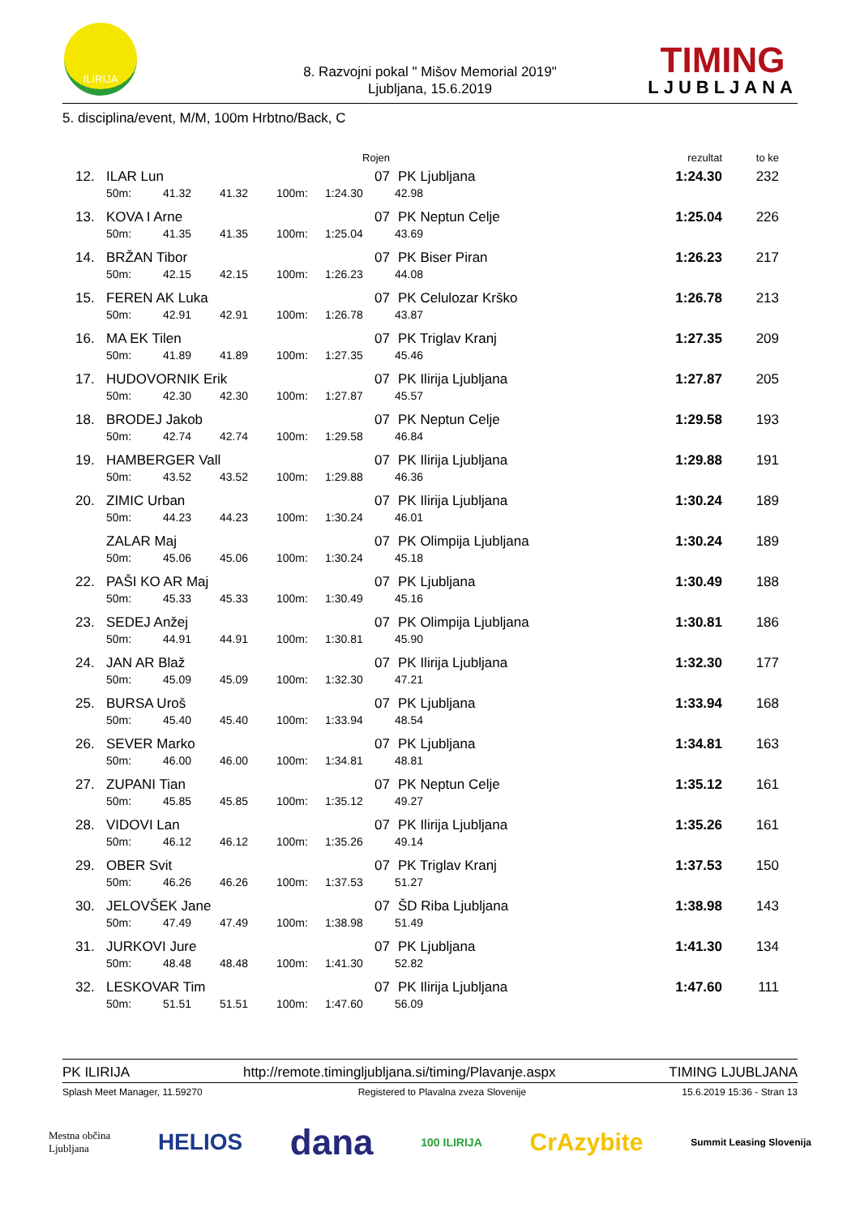ILIRIJA
8. Razvojni pokal " Mišov Memorial 2019"
Ljubljana, 15.6.2019
TIMING
LJUBLJANA
5. disciplina/event, M/M, 100m Hrbtno/Back, C
| | | | | | Rojen | | rezultat | to ke |
| 12. | ILAR Lun | | | | 07 | PK Ljubljana | 1:24.30 | 232 |
| | 50m: | 41.32 | 41.32 | 100m: | 1:24.30 | 42.98 | | |
| 13. | KOVA I Arne | | | | 07 | PK Neptun Celje | 1:25.04 | 226 |
| | 50m: | 41.35 | 41.35 | 100m: | 1:25.04 | 43.69 | | |
| 14. | BRŽAN Tibor | | | | 07 | PK Biser Piran | 1:26.23 | 217 |
| | 50m: | 42.15 | 42.15 | 100m: | 1:26.23 | 44.08 | | |
| 15. | FEREN AK Luka | | | | 07 | PK Celulozar Krško | 1:26.78 | 213 |
| | 50m: | 42.91 | 42.91 | 100m: | 1:26.78 | 43.87 | | |
| 16. | MA EK Tilen | | | | 07 | PK Triglav Kranj | 1:27.35 | 209 |
| | 50m: | 41.89 | 41.89 | 100m: | 1:27.35 | 45.46 | | |
| 17. | HUDOVORNIK Erik | | | | 07 | PK Ilirija Ljubljana | 1:27.87 | 205 |
| | 50m: | 42.30 | 42.30 | 100m: | 1:27.87 | 45.57 | | |
| 18. | BRODEJ Jakob | | | | 07 | PK Neptun Celje | 1:29.58 | 193 |
| | 50m: | 42.74 | 42.74 | 100m: | 1:29.58 | 46.84 | | |
| 19. | HAMBERGER Vall | | | | 07 | PK Ilirija Ljubljana | 1:29.88 | 191 |
| | 50m: | 43.52 | 43.52 | 100m: | 1:29.88 | 46.36 | | |
| 20. | ZIMIC Urban | | | | 07 | PK Ilirija Ljubljana | 1:30.24 | 189 |
| | 50m: | 44.23 | 44.23 | 100m: | 1:30.24 | 46.01 | | |
| | ZALAR Maj | | | | 07 | PK Olimpija Ljubljana | 1:30.24 | 189 |
| | 50m: | 45.06 | 45.06 | 100m: | 1:30.24 | 45.18 | | |
| 22. | PAŠI KO AR Maj | | | | 07 | PK Ljubljana | 1:30.49 | 188 |
| | 50m: | 45.33 | 45.33 | 100m: | 1:30.49 | 45.16 | | |
| 23. | SEDEJ Anžej | | | | 07 | PK Olimpija Ljubljana | 1:30.81 | 186 |
| | 50m: | 44.91 | 44.91 | 100m: | 1:30.81 | 45.90 | | |
| 24. | JAN AR Blaž | | | | 07 | PK Ilirija Ljubljana | 1:32.30 | 177 |
| | 50m: | 45.09 | 45.09 | 100m: | 1:32.30 | 47.21 | | |
| 25. | BURSA Uroš | | | | 07 | PK Ljubljana | 1:33.94 | 168 |
| | 50m: | 45.40 | 45.40 | 100m: | 1:33.94 | 48.54 | | |
| 26. | SEVER Marko | | | | 07 | PK Ljubljana | 1:34.81 | 163 |
| | 50m: | 46.00 | 46.00 | 100m: | 1:34.81 | 48.81 | | |
| 27. | ZUPANI Tian | | | | 07 | PK Neptun Celje | 1:35.12 | 161 |
| | 50m: | 45.85 | 45.85 | 100m: | 1:35.12 | 49.27 | | |
| 28. | VIDOVI Lan | | | | 07 | PK Ilirija Ljubljana | 1:35.26 | 161 |
| | 50m: | 46.12 | 46.12 | 100m: | 1:35.26 | 49.14 | | |
| 29. | OBER Svit | | | | 07 | PK Triglav Kranj | 1:37.53 | 150 |
| | 50m: | 46.26 | 46.26 | 100m: | 1:37.53 | 51.27 | | |
| 30. | JELOVŠEK Jane | | | | 07 | ŠD Riba Ljubljana | 1:38.98 | 143 |
| | 50m: | 47.49 | 47.49 | 100m: | 1:38.98 | 51.49 | | |
| 31. | JURKOVI Jure | | | | 07 | PK Ljubljana | 1:41.30 | 134 |
| | 50m: | 48.48 | 48.48 | 100m: | 1:41.30 | 52.82 | | |
| 32. | LESKOVAR Tim | | | | 07 | PK Ilirija Ljubljana | 1:47.60 | 111 |
| | 50m: | 51.51 | 51.51 | 100m: | 1:47.60 | 56.09 | | |
PK ILIRIJA http://remote.timingljubljana.si/timing/Plavanje.aspx TIMING LJUBLJANA
Splash Meet Manager, 11.59270 Registered to Plavalna zveza Slovenije 15.6.2019 15:36 - Stran 13
Mestna občina
Ljubljana HELIOS dana 100 ILIRIJA CrAzybite Summit Leasing Slovenija